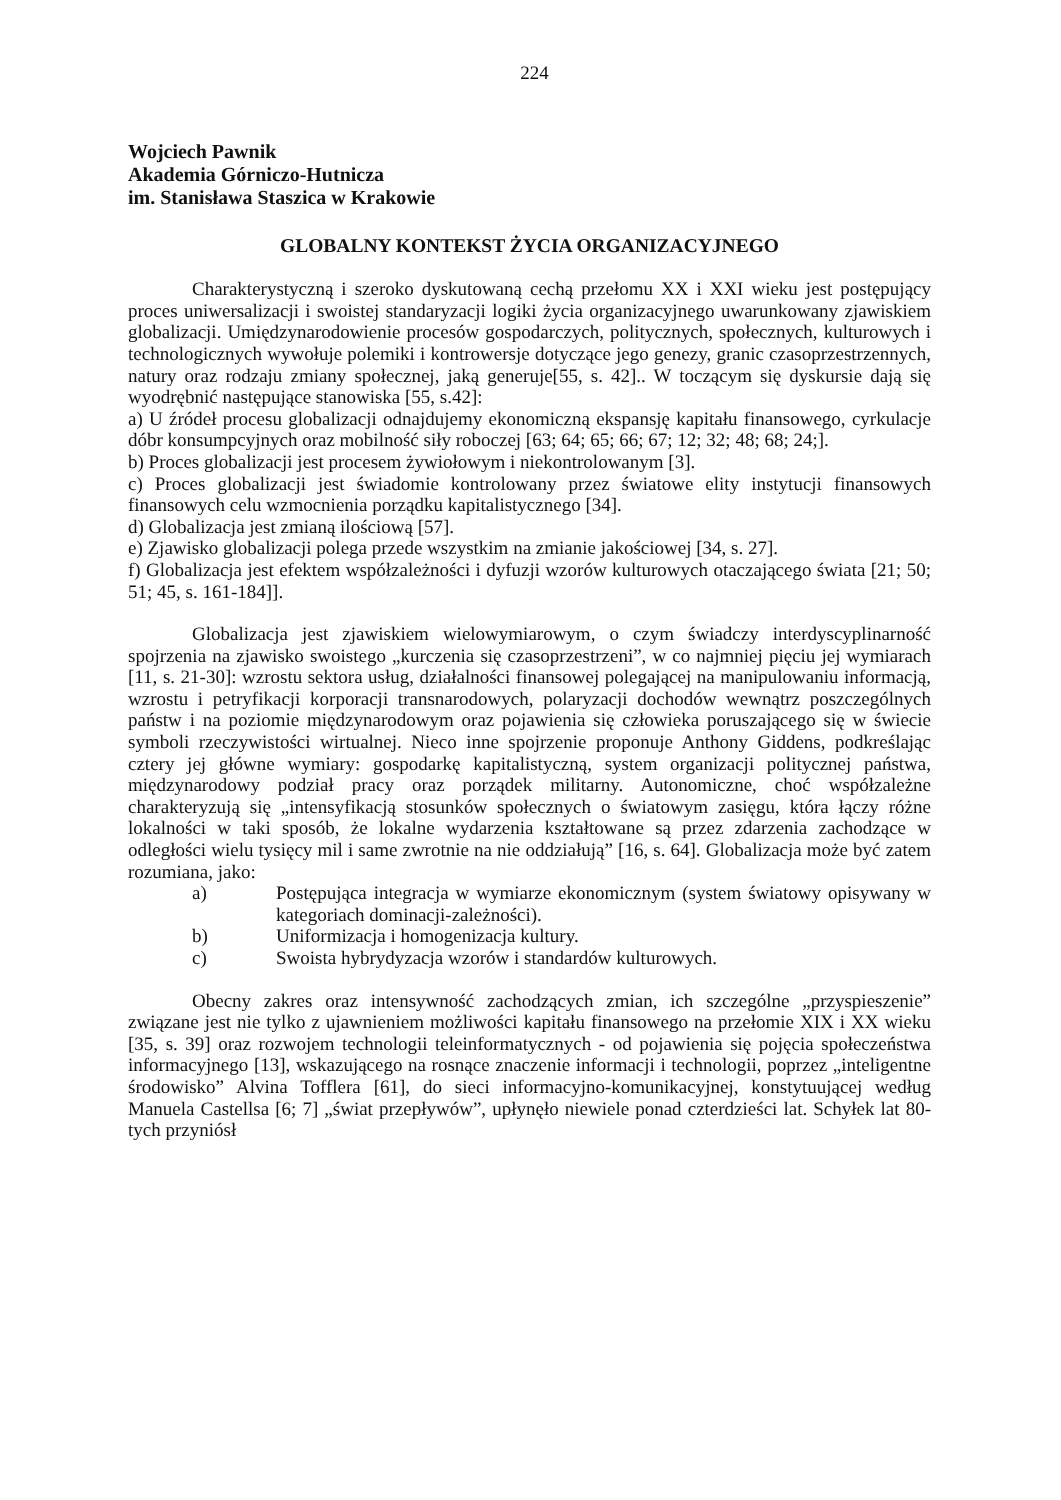224
Wojciech Pawnik
Akademia Górniczo-Hutnicza
im. Stanisława Staszica w Krakowie
GLOBALNY KONTEKST ŻYCIA ORGANIZACYJNEGO
Charakterystyczną i szeroko dyskutowaną cechą przełomu XX i XXI wieku jest postępujący proces uniwersalizacji i swoistej standaryzacji logiki życia organizacyjnego uwarunkowany zjawiskiem globalizacji. Umiędzynarodowienie procesów gospodarczych, politycznych, społecznych, kulturowych i technologicznych wywołuje polemiki i kontrowersje dotyczące jego genezy, granic czasoprzestrzennych, natury oraz rodzaju zmiany społecznej, jaką generuje[55, s. 42].. W toczącym się dyskursie dają się wyodrębnić następujące stanowiska [55, s.42]:
a) U źródeł procesu globalizacji odnajdujemy ekonomiczną ekspansję kapitału finansowego, cyrkulacje dóbr konsumpcyjnych oraz mobilność siły roboczej [63; 64; 65; 66; 67; 12; 32; 48; 68; 24;].
b) Proces globalizacji jest procesem żywiołowym i niekontrolowanym [3].
c) Proces globalizacji jest świadomie kontrolowany przez światowe elity instytucji finansowych finansowych celu wzmocnienia porządku kapitalistycznego [34].
d) Globalizacja jest zmianą ilościową [57].
e) Zjawisko globalizacji polega przede wszystkim na zmianie jakościowej [34, s. 27].
f) Globalizacja jest efektem współzależności i dyfuzji wzorów kulturowych otaczającego świata [21; 50; 51; 45, s. 161-184]].
Globalizacja jest zjawiskiem wielowymiarowym, o czym świadczy interdyscyplinarność spojrzenia na zjawisko swoistego „kurczenia się czasoprzestrzeni”, w co najmniej pięciu jej wymiarach [11, s. 21-30]: wzrostu sektora usług, działalności finansowej polegającej na manipulowaniu informacją, wzrostu i petryfikacji korporacji transnarodowych, polaryzacji dochodów wewnątrz poszczególnych państw i na poziomie międzynarodowym oraz pojawienia się człowieka poruszającego się w świecie symboli rzeczywistości wirtualnej. Nieco inne spojrzenie proponuje Anthony Giddens, podkreślając cztery jej główne wymiary: gospodarkę kapitalistyczną, system organizacji politycznej państwa, międzynarodowy podział pracy oraz porządek militarny. Autonomiczne, choć współzależne charakteryzują się „intensyfikacją stosunków społecznych o światowym zasięgu, która łączy różne lokalności w taki sposób, że lokalne wydarzenia kształtowane są przez zdarzenia zachodzące w odległości wielu tysięcy mil i same zwrotnie na nie oddziałują” [16, s. 64]. Globalizacja może być zatem rozumiana, jako:
a) Postępująca integracja w wymiarze ekonomicznym (system światowy opisywany w kategoriach dominacji-zależności).
b) Uniformizacja i homogenizacja kultury.
c) Swoista hybrydyzacja wzorów i standardów kulturowych.
Obecny zakres oraz intensywność zachodzących zmian, ich szczególne „przyspieszenie” związane jest nie tylko z ujawnieniem możliwości kapitału finansowego na przełomie XIX i XX wieku [35, s. 39] oraz rozwojem technologii teleinformatycznych - od pojawienia się pojęcia społeczeństwa informacyjnego [13], wskazującego na rosnące znaczenie informacji i technologii, poprzez „inteligentne środowisko” Alvina Tofflera [61], do sieci informacyjno-komunikacyjnej, konstytuującej według Manuela Castellsa [6; 7] „świat przepływów”, upłynęło niewiele ponad czterdzieści lat. Schyłek lat 80-tych przyniósł